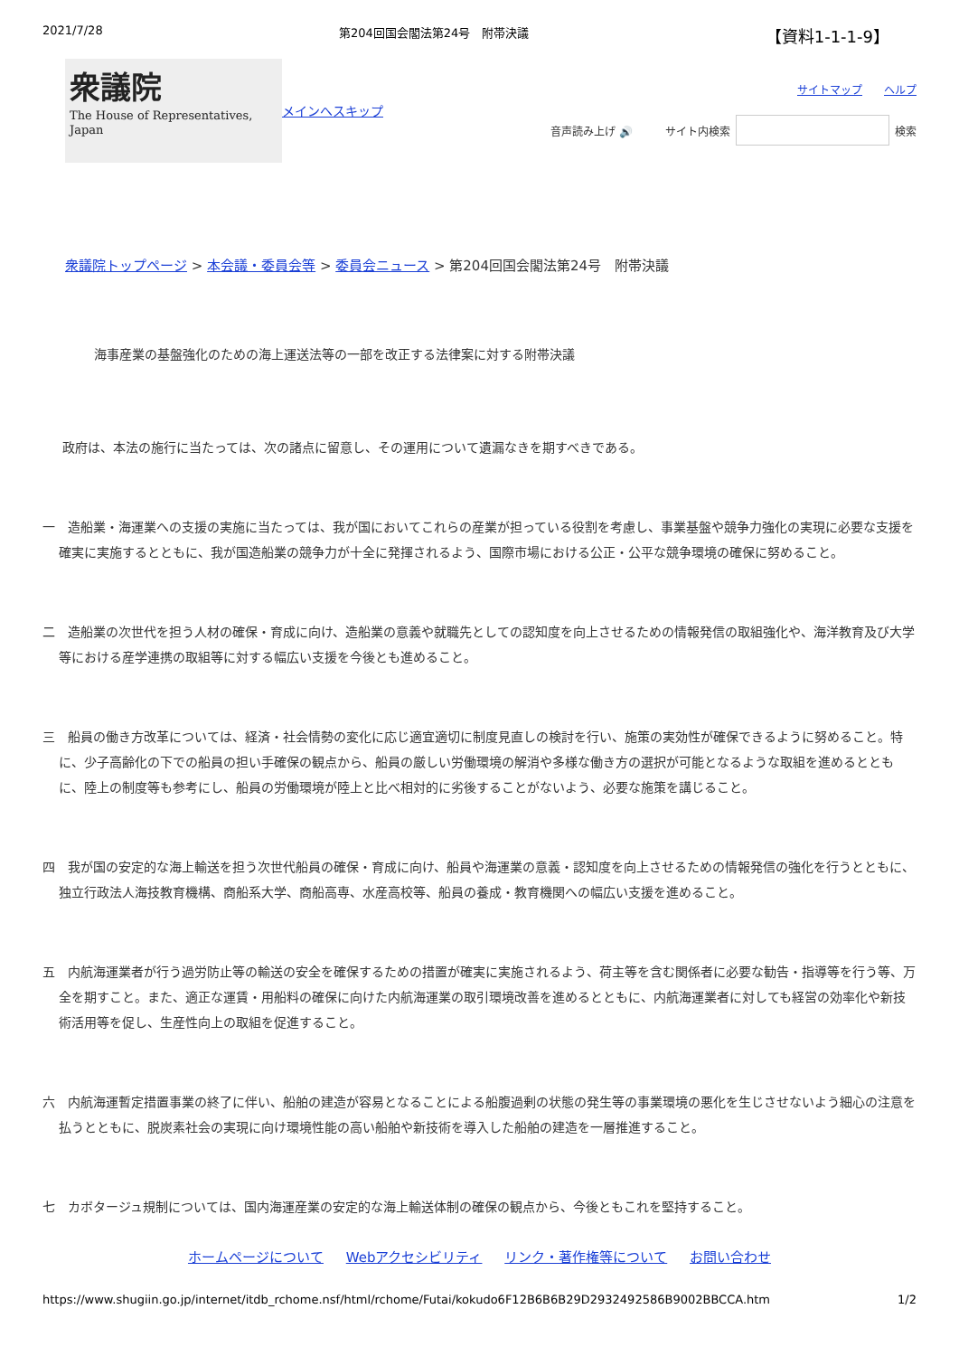2021/7/28 第204回国会閣法第24号　附帯決議 【資料1-1-1-9】
衆議院
The House of Representatives, Japan
メインへスキップ
サイトマップ　　ヘルプ
音声読み上げ 🔊　　サイト内検索 検索
衆議院トップページ > 本会議・委員会等 > 委員会ニュース > 第204回国会閣法第24号　附帯決議
海事産業の基盤強化のための海上運送法等の一部を改正する法律案に対する附帯決議
政府は、本法の施行に当たっては、次の諸点に留意し、その運用について遺漏なきを期すべきである。
一　造船業・海運業への支援の実施に当たっては、我が国においてこれらの産業が担っている役割を考慮し、事業基盤や競争力強化の実現に必要な支援を確実に実施するとともに、我が国造船業の競争力が十全に発揮されるよう、国際市場における公正・公平な競争環境の確保に努めること。
二　造船業の次世代を担う人材の確保・育成に向け、造船業の意義や就職先としての認知度を向上させるための情報発信の取組強化や、海洋教育及び大学等における産学連携の取組等に対する幅広い支援を今後とも進めること。
三　船員の働き方改革については、経済・社会情勢の変化に応じ適宜適切に制度見直しの検討を行い、施策の実効性が確保できるように努めること。特に、少子高齢化の下での船員の担い手確保の観点から、船員の厳しい労働環境の解消や多様な働き方の選択が可能となるような取組を進めるとともに、陸上の制度等も参考にし、船員の労働環境が陸上と比べ相対的に劣後することがないよう、必要な施策を講じること。
四　我が国の安定的な海上輸送を担う次世代船員の確保・育成に向け、船員や海運業の意義・認知度を向上させるための情報発信の強化を行うとともに、独立行政法人海技教育機構、商船系大学、商船高専、水産高校等、船員の養成・教育機関への幅広い支援を進めること。
五　内航海運業者が行う過労防止等の輸送の安全を確保するための措置が確実に実施されるよう、荷主等を含む関係者に必要な勧告・指導等を行う等、万全を期すこと。また、適正な運賃・用船料の確保に向けた内航海運業の取引環境改善を進めるとともに、内航海運業者に対しても経営の効率化や新技術活用等を促し、生産性向上の取組を促進すること。
六　内航海運暫定措置事業の終了に伴い、船舶の建造が容易となることによる船腹過剰の状態の発生等の事業環境の悪化を生じさせないよう細心の注意を払うとともに、脱炭素社会の実現に向け環境性能の高い船舶や新技術を導入した船舶の建造を一層推進すること。
七　カボタージュ規制については、国内海運産業の安定的な海上輸送体制の確保の観点から、今後ともこれを堅持すること。
ホームページについて Webアクセシビリティ リンク・著作権等について お問い合わせ
https://www.shugiin.go.jp/internet/itdb_rchome.nsf/html/rchome/Futai/kokudo6F12B6B6B29D2932492586B9002BBCCA.htm 1/2